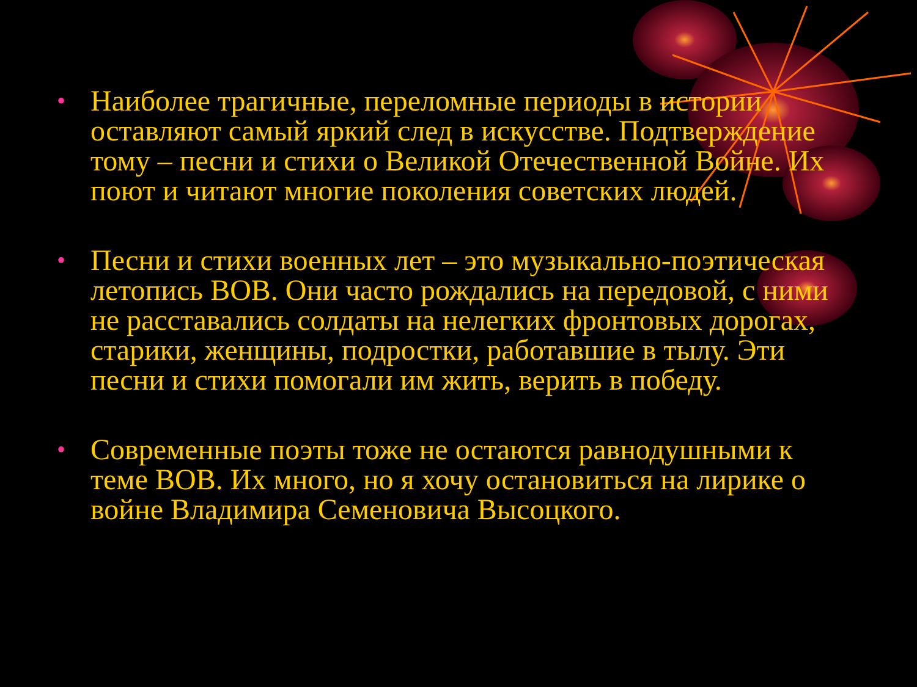• Наиболее трагичные, переломные периоды в истории оставляют самый яркий след в искусстве. Подтверждение тому – песни и стихи о Великой Отечественной Войне. Их поют и читают многие поколения советских людей.
• Песни и стихи военных лет – это музыкально-поэтическая летопись ВОВ. Они часто рождались на передовой, с ними не расставались солдаты на нелегких фронтовых дорогах, старики, женщины, подростки, работавшие в тылу. Эти песни и стихи помогали им жить, верить в победу.
• Современные поэты тоже не остаются равнодушными к теме ВОВ. Их много, но я хочу остановиться на лирике о войне Владимира Семеновича Высоцкого.